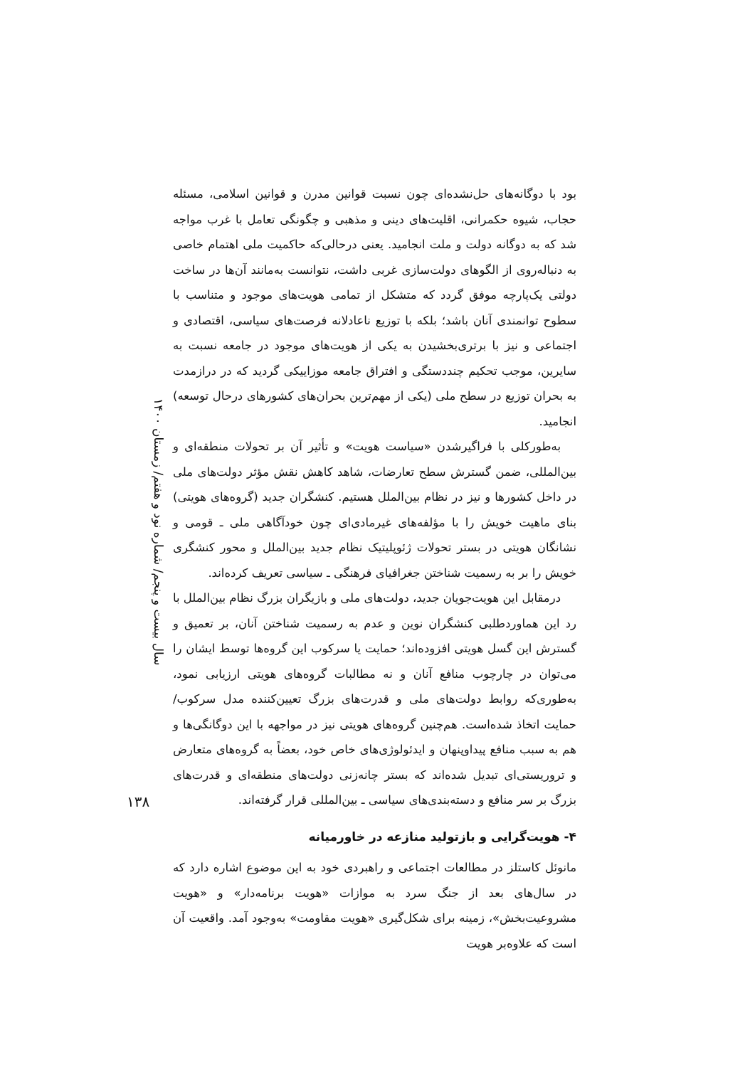سال بیست و پنجم/ شماره نود و هفتم/ زمستان ۱۴۰۰
بود با دوگانه‌های حل‌نشده‌ای چون نسبت قوانین مدرن و قوانین اسلامی، مسئله حجاب، شیوه حکمرانی، اقلیت‌های دینی و مذهبی و چگونگی تعامل با غرب مواجه شد که به دوگانه دولت و ملت انجامید. یعنی درحالی‌که حاکمیت ملی اهتمام خاصی به دنباله‌روی از الگوهای دولت‌سازی غربی داشت، نتوانست به‌مانند آن‌ها در ساخت دولتی یک‌پارچه موفق گردد که متشکل از تمامی هویت‌های موجود و متناسب با سطوح توانمندی آنان باشد؛ بلکه با توزیع ناعادلانه فرصت‌های سیاسی، اقتصادی و اجتماعی و نیز با برتری‌بخشیدن به یکی از هویت‌های موجود در جامعه نسبت به سایرین، موجب تحکیم چنددستگی و افتراق جامعه موزاییکی گردید که در درازمدت به بحران توزیع در سطح ملی (یکی از مهم‌ترین بحران‌های کشورهای درحال توسعه) انجامید.
به‌طورکلی با فراگیرشدن «سیاست هویت» و تأثیر آن بر تحولات منطقه‌ای و بین‌المللی، ضمن گسترش سطح تعارضات، شاهد کاهش نقش مؤثر دولت‌های ملی در داخل کشورها و نیز در نظام بین‌الملل هستیم. کنشگران جدید (گروه‌های هویتی) بنای ماهیت خویش را با مؤلفه‌های غیرمادی‌ای چون خودآگاهی ملی ـ قومی و نشانگان هویتی در بستر تحولات ژئوپلیتیک نظام جدید بین‌الملل و محور کنشگری خویش را بر به رسمیت شناختن جغرافیای فرهنگی ـ سیاسی تعریف کرده‌اند.
درمقابل این هویت‌جویان جدید، دولت‌های ملی و بازیگران بزرگ نظام بین‌الملل با رد این هماوردطلبی کنشگران نوین و عدم به رسمیت شناختن آنان، بر تعمیق و گسترش این گسل هویتی افزوده‌اند؛ حمایت یا سرکوب این گروه‌ها توسط ایشان را می‌توان در چارچوب منافع آنان و نه مطالبات گروه‌های هویتی ارزیابی نمود، به‌طوری‌که روابط دولت‌های ملی و قدرت‌های بزرگ تعیین‌کننده مدل سرکوب/ حمایت اتخاذ شده‌است. هم‌چنین گروه‌های هویتی نیز در مواجهه با این دوگانگی‌ها و هم به سبب منافع پیداوپنهان و ایدئولوژی‌های خاص خود، بعضاً به گروه‌های متعارض و تروریستی‌ای تبدیل شده‌اند که بستر چانه‌زنی دولت‌های منطقه‌ای و قدرت‌های بزرگ بر سر منافع و دسته‌بندی‌های سیاسی ـ بین‌المللی قرار گرفته‌اند.
۴- هویت‌گرایی و بازتولید منازعه در خاورمیانه
مانوئل کاستلز در مطالعات اجتماعی و راهبردی خود به این موضوع اشاره دارد که در سال‌های بعد از جنگ سرد به موازات «هویت برنامه‌دار» و «هویت مشروعیت‌بخش»، زمینه برای شکل‌گیری «هویت مقاومت» به‌وجود آمد. واقعیت آن است که علاوه‌بر هویت
۱۳۸